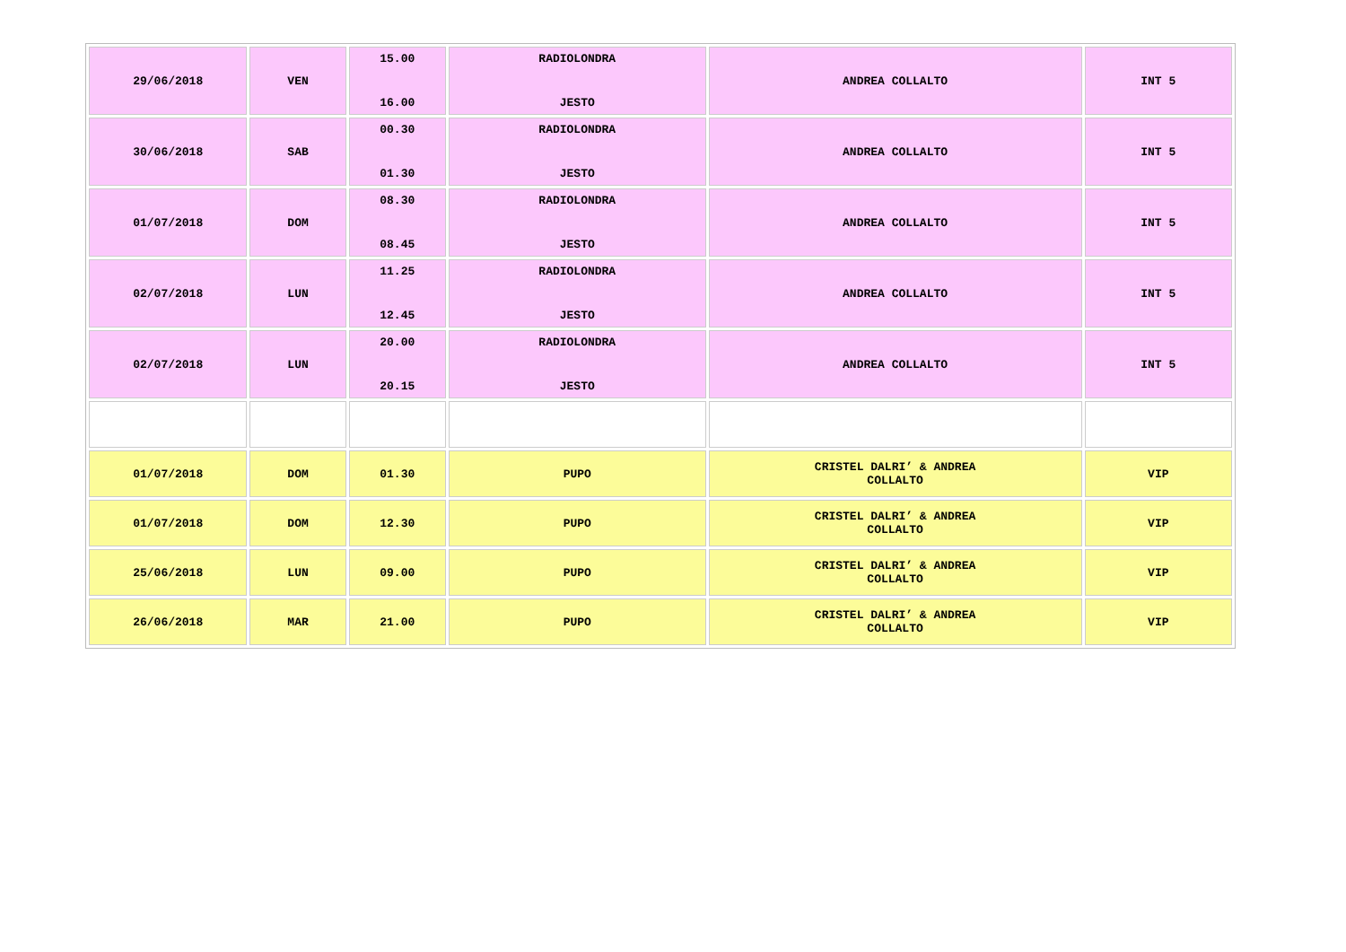| 29/06/2018 | VEN | 15.00 16.00 | RADIOLONDRA JESTO | ANDREA COLLALTO | INT 5 |
| 30/06/2018 | SAB | 00.30 01.30 | RADIOLONDRA JESTO | ANDREA COLLALTO | INT 5 |
| 01/07/2018 | DOM | 08.30 08.45 | RADIOLONDRA JESTO | ANDREA COLLALTO | INT 5 |
| 02/07/2018 | LUN | 11.25 12.45 | RADIOLONDRA JESTO | ANDREA COLLALTO | INT 5 |
| 02/07/2018 | LUN | 20.00 20.15 | RADIOLONDRA JESTO | ANDREA COLLALTO | INT 5 |
| 01/07/2018 | DOM | 01.30 | PUPO | CRISTEL DALRI’ & ANDREA COLLALTO | VIP |
| 01/07/2018 | DOM | 12.30 | PUPO | CRISTEL DALRI’ & ANDREA COLLALTO | VIP |
| 25/06/2018 | LUN | 09.00 | PUPO | CRISTEL DALRI’ & ANDREA COLLALTO | VIP |
| 26/06/2018 | MAR | 21.00 | PUPO | CRISTEL DALRI’ & ANDREA COLLALTO | VIP |